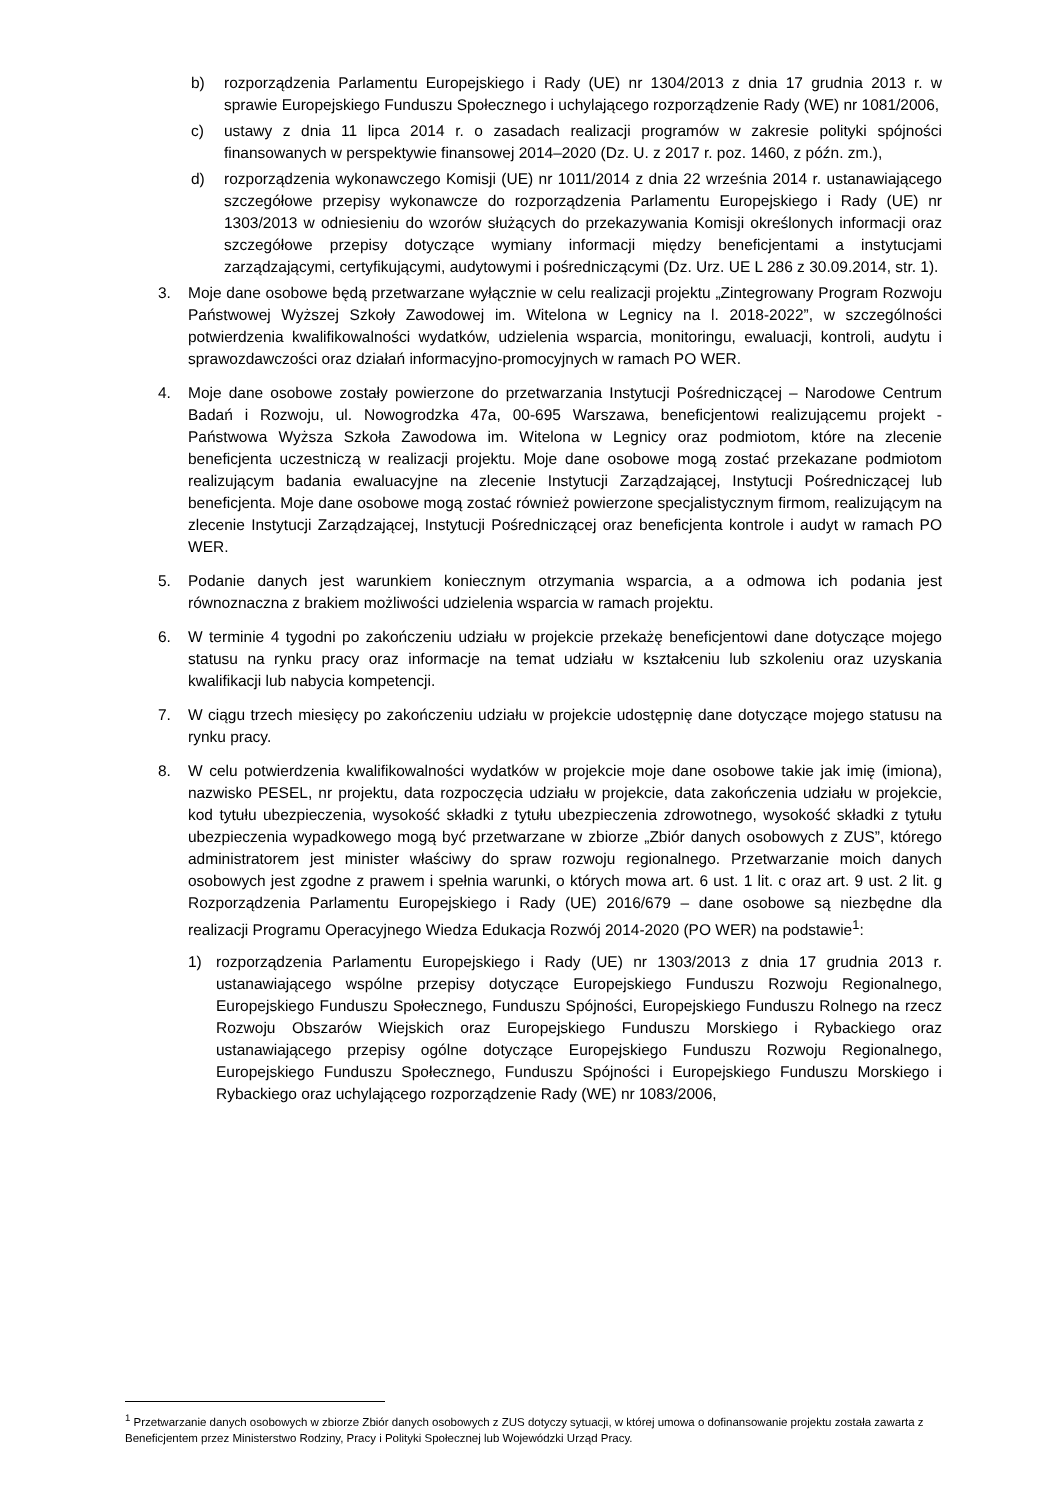b) rozporządzenia Parlamentu Europejskiego i Rady (UE) nr 1304/2013 z dnia 17 grudnia 2013 r. w sprawie Europejskiego Funduszu Społecznego i uchylającego rozporządzenie Rady (WE) nr 1081/2006,
c) ustawy z dnia 11 lipca 2014 r. o zasadach realizacji programów w zakresie polityki spójności finansowanych w perspektywie finansowej 2014–2020 (Dz. U. z 2017 r. poz. 1460, z późn. zm.),
d) rozporządzenia wykonawczego Komisji (UE) nr 1011/2014 z dnia 22 września 2014 r. ustanawiającego szczegółowe przepisy wykonawcze do rozporządzenia Parlamentu Europejskiego i Rady (UE) nr 1303/2013 w odniesieniu do wzorów służących do przekazywania Komisji określonych informacji oraz szczegółowe przepisy dotyczące wymiany informacji między beneficjentami a instytucjami zarządzającymi, certyfikującymi, audytowymi i pośredniczącymi (Dz. Urz. UE L 286 z 30.09.2014, str. 1).
3. Moje dane osobowe będą przetwarzane wyłącznie w celu realizacji projektu „Zintegrowany Program Rozwoju Państwowej Wyższej Szkoły Zawodowej im. Witelona w Legnicy na l. 2018-2022”, w szczególności potwierdzenia kwalifikowalności wydatków, udzielenia wsparcia, monitoringu, ewaluacji, kontroli, audytu i sprawozdawczości oraz działań informacyjno-promocyjnych w ramach PO WER.
4. Moje dane osobowe zostały powierzone do przetwarzania Instytucji Pośredniczącej – Narodowe Centrum Badań i Rozwoju, ul. Nowogrodzka 47a, 00-695 Warszawa, beneficjentowi realizującemu projekt - Państwowa Wyższa Szkoła Zawodowa im. Witelona w Legnicy oraz podmiotom, które na zlecenie beneficjenta uczestniczą w realizacji projektu. Moje dane osobowe mogą zostać przekazane podmiotom realizującym badania ewaluacyjne na zlecenie Instytucji Zarządzającej, Instytucji Pośredniczącej lub beneficjenta. Moje dane osobowe mogą zostać również powierzone specjalistycznym firmom, realizującym na zlecenie Instytucji Zarządzającej, Instytucji Pośredniczącej oraz beneficjenta kontrole i audyt w ramach PO WER.
5. Podanie danych jest warunkiem koniecznym otrzymania wsparcia, a a odmowa ich podania jest równoznaczna z brakiem możliwości udzielenia wsparcia w ramach projektu.
6. W terminie 4 tygodni po zakończeniu udziału w projekcie przekażę beneficjentowi dane dotyczące mojego statusu na rynku pracy oraz informacje na temat udziału w kształceniu lub szkoleniu oraz uzyskania kwalifikacji lub nabycia kompetencji.
7. W ciągu trzech miesięcy po zakończeniu udziału w projekcie udostępnię dane dotyczące mojego statusu na rynku pracy.
8. W celu potwierdzenia kwalifikowalności wydatków w projekcie moje dane osobowe takie jak imię (imiona), nazwisko PESEL, nr projektu, data rozpoczęcia udziału w projekcie, data zakończenia udziału w projekcie, kod tytułu ubezpieczenia, wysokość składki z tytułu ubezpieczenia zdrowotnego, wysokość składki z tytułu ubezpieczenia wypadkowego mogą być przetwarzane w zbiorze „Zbiór danych osobowych z ZUS”, którego administratorem jest minister właściwy do spraw rozwoju regionalnego. Przetwarzanie moich danych osobowych jest zgodne z prawem i spełnia warunki, o których mowa art. 6 ust. 1 lit. c oraz art. 9 ust. 2 lit. g Rozporządzenia Parlamentu Europejskiego i Rady (UE) 2016/679 – dane osobowe są niezbędne dla realizacji Programu Operacyjnego Wiedza Edukacja Rozwój 2014-2020 (PO WER) na podstawie<sup>1</sup>:
1) rozporządzenia Parlamentu Europejskiego i Rady (UE) nr 1303/2013 z dnia 17 grudnia 2013 r. ustanawiającego wspólne przepisy dotyczące Europejskiego Funduszu Rozwoju Regionalnego, Europejskiego Funduszu Społecznego, Funduszu Spójności, Europejskiego Funduszu Rolnego na rzecz Rozwoju Obszarów Wiejskich oraz Europejskiego Funduszu Morskiego i Rybackiego oraz ustanawiającego przepisy ogólne dotyczące Europejskiego Funduszu Rozwoju Regionalnego, Europejskiego Funduszu Społecznego, Funduszu Spójności i Europejskiego Funduszu Morskiego i Rybackiego oraz uchylającego rozporządzenie Rady (WE) nr 1083/2006,
<sup>1</sup> Przetwarzanie danych osobowych w zbiorze Zbiór danych osobowych z ZUS dotyczy sytuacji, w której umowa o dofinansowanie projektu została zawarta z Beneficjentem przez Ministerstwo Rodziny, Pracy i Polityki Społecznej lub Wojewódzki Urząd Pracy.